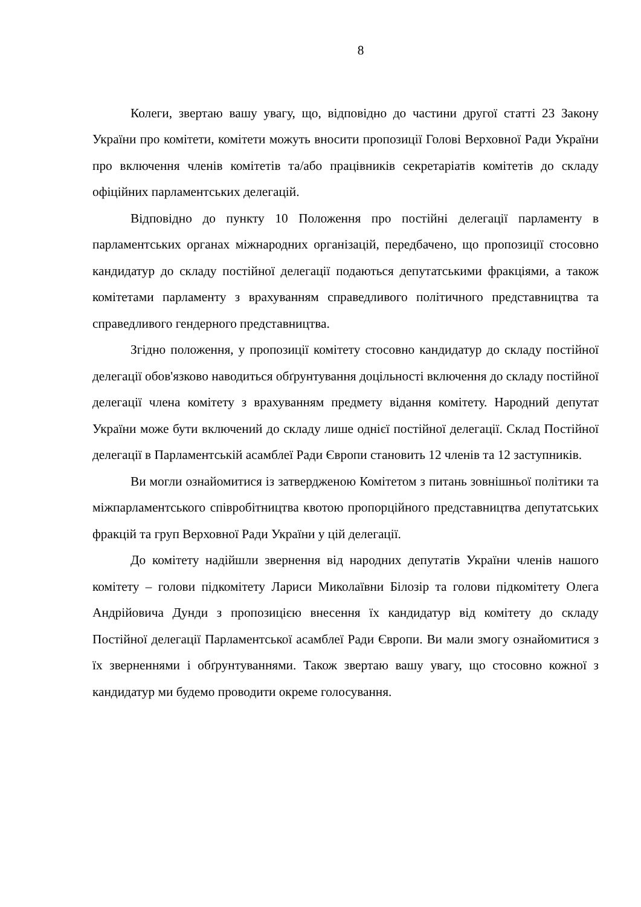8
Колеги, звертаю вашу увагу, що, відповідно до частини другої статті 23 Закону України про комітети, комітети можуть вносити пропозиції Голові Верховної Ради України про включення членів комітетів та/або працівників секретаріатів комітетів до складу офіційних парламентських делегацій.
Відповідно до пункту 10 Положення про постійні делегації парламенту в парламентських органах міжнародних організацій, передбачено, що пропозиції стосовно кандидатур до складу постійної делегації подаються депутатськими фракціями, а також комітетами парламенту з врахуванням справедливого політичного представництва та справедливого гендерного представництва.
Згідно положення, у пропозиції комітету стосовно кандидатур до складу постійної делегації обов'язково наводиться обґрунтування доцільності включення до складу постійної делегації члена комітету з врахуванням предмету відання комітету. Народний депутат України може бути включений до складу лише однієї постійної делегації. Склад Постійної делегації в Парламентській асамблеї Ради Європи становить 12 членів та 12 заступників.
Ви могли ознайомитися із затвердженою Комітетом з питань зовнішньої політики та міжпарламентського співробітництва квотою пропорційного представництва депутатських фракцій та груп Верховної Ради України у цій делегації.
До комітету надійшли звернення від народних депутатів України членів нашого комітету – голови підкомітету Лариси Миколаївни Білозір та голови підкомітету Олега Андрійовича Дунди з пропозицією внесення їх кандидатур від комітету до складу Постійної делегації Парламентської асамблеї Ради Європи. Ви мали змогу ознайомитися з їх зверненнями і обґрунтуваннями. Також звертаю вашу увагу, що стосовно кожної з кандидатур ми будемо проводити окреме голосування.